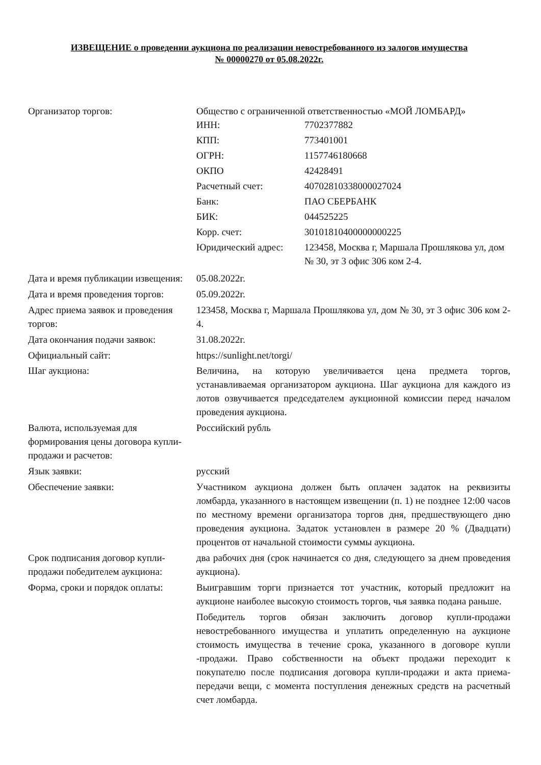ИЗВЕЩЕНИЕ о проведении аукциона по реализации невостребованного из залогов имущества
№ 00000270 от 05.08.2022г.
| Организатор торгов: | Общество с ограниченной ответственностью «МОЙ ЛОМБАРД» / ИНН: / 7702377882 / / КПП: / 773401001 / / ОГРН: / 1157746180668 / / ОКПО / 42428491 / / Расчетный счет: / 40702810338000027024 / / Банк: / ПАО СБЕРБАНК / / БИК: / 044525225 / / Корр. счет: / 30101810400000000225 / / Юридический адрес: / 123458, Москва г, Маршала Прошлякова ул, дом № 30, эт 3 офис 306 ком 2-4. / |
| Дата и время публикации извещения: | 05.08.2022г. |
| Дата и время проведения торгов: | 05.09.2022г. |
| Адрес приема заявок и проведения торгов: | 123458, Москва г, Маршала Прошлякова ул, дом № 30, эт 3 офис 306 ком 2-4. |
| Дата окончания подачи заявок: | 31.08.2022г. |
| Официальный сайт: | https://sunlight.net/torgi/ |
| Шаг аукциона: | Величина, на которую увеличивается цена предмета торгов, устанавливаемая организатором аукциона. Шаг аукциона для каждого из лотов озвучивается председателем аукционной комиссии перед началом проведения аукциона. |
| Валюта, используемая для формирования цены договора купли-продажи и расчетов: | Российский рубль |
| Язык заявки: | русский |
| Обеспечение заявки: | Участником аукциона должен быть оплачен задаток на реквизиты ломбарда, указанного в настоящем извещении (п. 1) не позднее 12:00 часов по местному времени организатора торгов дня, предшествующего дню проведения аукциона. Задаток установлен в размере 20 % (Двадцати) процентов от начальной стоимости суммы аукциона. |
| Срок подписания договор купли-продажи победителем аукциона: | два рабочих дня (срок начинается со дня, следующего за днем проведения аукциона). |
| Форма, сроки и порядок оплаты: | Выигравшим торги признается тот участник, который предложит на аукционе наиболее высокую стоимость торгов, чья заявка подана раньше. Победитель торгов обязан заключить договор купли-продажи невостребованного имущества и уплатить определенную на аукционе стоимость имущества в течение срока, указанного в договоре купли -продажи. Право собственности на объект продажи переходит к покупателю после подписания договора купли-продажи и акта приема-передачи вещи, с момента поступления денежных средств на расчетный счет ломбарда. |